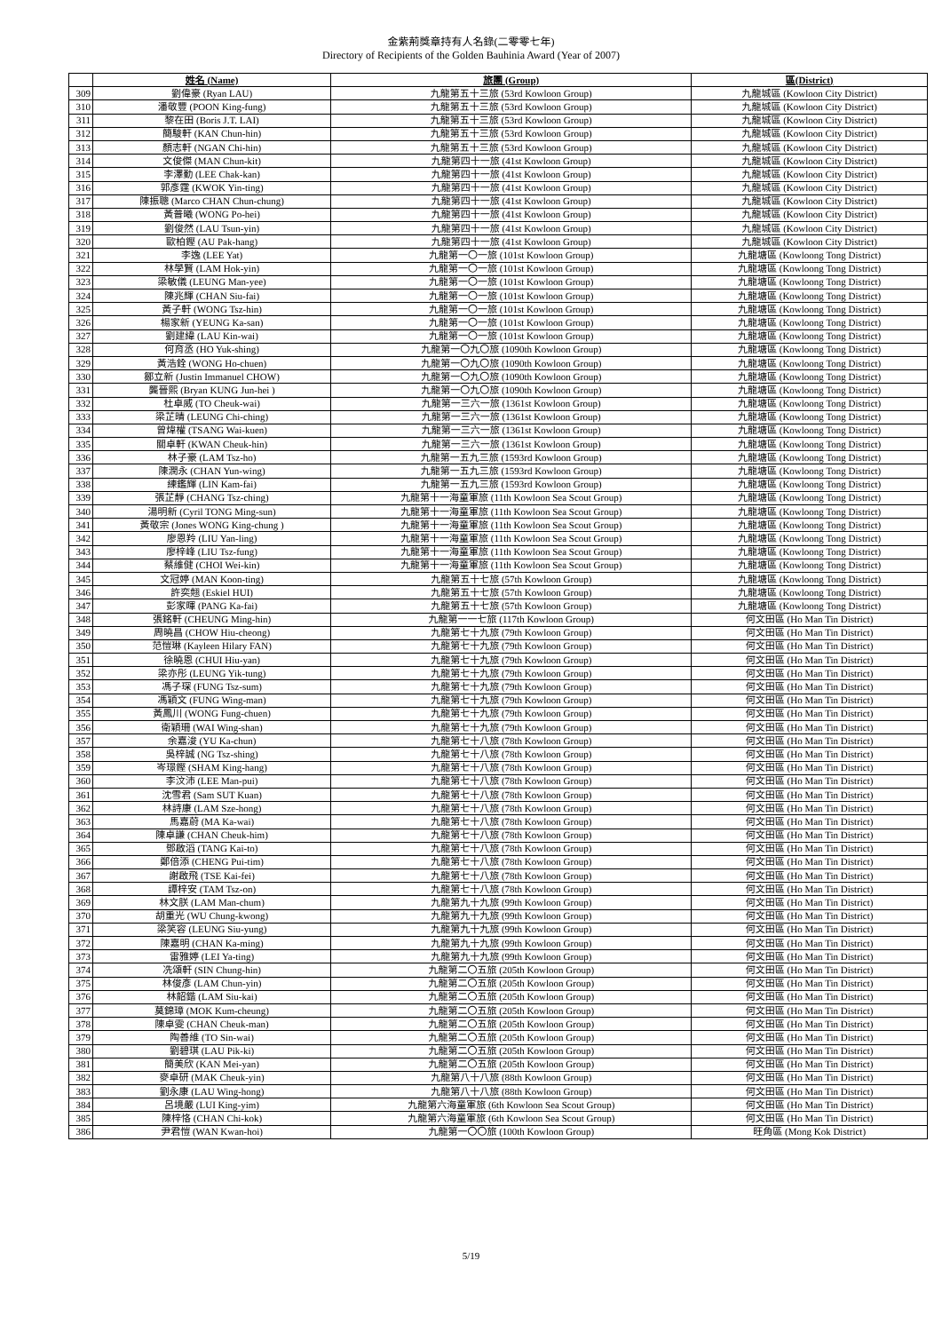金紫荊獎章持有人名錄(二零零七年)
Directory of Recipients of the Golden Bauhinia Award (Year of 2007)
| | 姓名 (Name) | 旅團 (Group) | 區(District) |
| --- | --- | --- | --- |
| 309 | 劉偉豪 (Ryan LAU) | 九龍第五十三旅 (53rd Kowloon Group) | 九龍城區 (Kowloon City District) |
| 310 | 潘敬豐 (POON King-fung) | 九龍第五十三旅 (53rd Kowloon Group) | 九龍城區 (Kowloon City District) |
| 311 | 黎在田 (Boris J.T. LAI) | 九龍第五十三旅 (53rd Kowloon Group) | 九龍城區 (Kowloon City District) |
| 312 | 簡駿軒 (KAN Chun-hin) | 九龍第五十三旅 (53rd Kowloon Group) | 九龍城區 (Kowloon City District) |
| 313 | 顏志軒 (NGAN Chi-hin) | 九龍第五十三旅 (53rd Kowloon Group) | 九龍城區 (Kowloon City District) |
| 314 | 文俊傑 (MAN Chun-kit) | 九龍第四十一旅 (41st Kowloon Group) | 九龍城區 (Kowloon City District) |
| 315 | 李澤勤 (LEE Chak-kan) | 九龍第四十一旅 (41st Kowloon Group) | 九龍城區 (Kowloon City District) |
| 316 | 郭彥霆 (KWOK Yin-ting) | 九龍第四十一旅 (41st Kowloon Group) | 九龍城區 (Kowloon City District) |
| 317 | 陳振聰 (Marco CHAN Chun-chung) | 九龍第四十一旅 (41st Kowloon Group) | 九龍城區 (Kowloon City District) |
| 318 | 黃普曦 (WONG Po-hei) | 九龍第四十一旅 (41st Kowloon Group) | 九龍城區 (Kowloon City District) |
| 319 | 劉俊然 (LAU Tsun-yin) | 九龍第四十一旅 (41st Kowloon Group) | 九龍城區 (Kowloon City District) |
| 320 | 歐柏鏗 (AU Pak-hang) | 九龍第四十一旅 (41st Kowloon Group) | 九龍城區 (Kowloon City District) |
| 321 | 李逸 (LEE Yat) | 九龍第一〇一旅 (101st Kowloon Group) | 九龍塘區 (Kowloong Tong District) |
| 322 | 林學賢 (LAM Hok-yin) | 九龍第一〇一旅 (101st Kowloon Group) | 九龍塘區 (Kowloong Tong District) |
| 323 | 梁敏儀 (LEUNG Man-yee) | 九龍第一〇一旅 (101st Kowloon Group) | 九龍塘區 (Kowloong Tong District) |
| 324 | 陳兆輝 (CHAN Siu-fai) | 九龍第一〇一旅 (101st Kowloon Group) | 九龍塘區 (Kowloong Tong District) |
| 325 | 黃子軒 (WONG Tsz-hin) | 九龍第一〇一旅 (101st Kowloon Group) | 九龍塘區 (Kowloong Tong District) |
| 326 | 楊家新 (YEUNG Ka-san) | 九龍第一〇一旅 (101st Kowloon Group) | 九龍塘區 (Kowloong Tong District) |
| 327 | 劉建緯 (LAU Kin-wai) | 九龍第一〇一旅 (101st Kowloon Group) | 九龍塘區 (Kowloong Tong District) |
| 328 | 何育丞 (HO Yuk-shing) | 九龍第一〇九〇旅 (1090th Kowloon Group) | 九龍塘區 (Kowloong Tong District) |
| 329 | 黃浩銓 (WONG Ho-chuen) | 九龍第一〇九〇旅 (1090th Kowloon Group) | 九龍塘區 (Kowloong Tong District) |
| 330 | 鄒立新 (Justin Immanuel CHOW) | 九龍第一〇九〇旅 (1090th Kowloon Group) | 九龍塘區 (Kowloong Tong District) |
| 331 | 龔晉熙 (Bryan KUNG Jun-hei ) | 九龍第一〇九〇旅 (1090th Kowloon Group) | 九龍塘區 (Kowloong Tong District) |
| 332 | 杜卓威 (TO Cheuk-wai) | 九龍第一三六一旅 (1361st Kowloon Group) | 九龍塘區 (Kowloong Tong District) |
| 333 | 梁芷晴 (LEUNG Chi-ching) | 九龍第一三六一旅 (1361st Kowloon Group) | 九龍塘區 (Kowloong Tong District) |
| 334 | 曾煒權 (TSANG Wai-kuen) | 九龍第一三六一旅 (1361st Kowloon Group) | 九龍塘區 (Kowloong Tong District) |
| 335 | 關卓軒 (KWAN Cheuk-hin) | 九龍第一三六一旅 (1361st Kowloon Group) | 九龍塘區 (Kowloong Tong District) |
| 336 | 林子豪 (LAM Tsz-ho) | 九龍第一五九三旅 (1593rd Kowloon Group) | 九龍塘區 (Kowloong Tong District) |
| 337 | 陳潤永 (CHAN Yun-wing) | 九龍第一五九三旅 (1593rd Kowloon Group) | 九龍塘區 (Kowloong Tong District) |
| 338 | 練鑑輝 (LIN Kam-fai) | 九龍第一五九三旅 (1593rd Kowloon Group) | 九龍塘區 (Kowloong Tong District) |
| 339 | 張芷靜 (CHANG Tsz-ching) | 九龍第十一海童軍旅 (11th Kowloon Sea Scout Group) | 九龍塘區 (Kowloong Tong District) |
| 340 | 湯明新 (Cyril TONG Ming-sun) | 九龍第十一海童軍旅 (11th Kowloon Sea Scout Group) | 九龍塘區 (Kowloong Tong District) |
| 341 | 黃敬宗 (Jones WONG King-chung ) | 九龍第十一海童軍旅 (11th Kowloon Sea Scout Group) | 九龍塘區 (Kowloong Tong District) |
| 342 | 廖恩羚 (LIU Yan-ling) | 九龍第十一海童軍旅 (11th Kowloon Sea Scout Group) | 九龍塘區 (Kowloong Tong District) |
| 343 | 廖梓峰 (LIU Tsz-fung) | 九龍第十一海童軍旅 (11th Kowloon Sea Scout Group) | 九龍塘區 (Kowloong Tong District) |
| 344 | 蔡維健 (CHOI Wei-kin) | 九龍第十一海童軍旅 (11th Kowloon Sea Scout Group) | 九龍塘區 (Kowloong Tong District) |
| 345 | 文冠婷 (MAN Koon-ting) | 九龍第五十七旅 (57th Kowloon Group) | 九龍塘區 (Kowloong Tong District) |
| 346 | 許奕翹 (Eskiel HUI) | 九龍第五十七旅 (57th Kowloon Group) | 九龍塘區 (Kowloong Tong District) |
| 347 | 彭家暉 (PANG Ka-fai) | 九龍第五十七旅 (57th Kowloon Group) | 九龍塘區 (Kowloong Tong District) |
| 348 | 張銘軒 (CHEUNG Ming-hin) | 九龍第一一七旅 (117th Kowloon Group) | 何文田區 (Ho Man Tin District) |
| 349 | 周曉昌 (CHOW Hiu-cheong) | 九龍第七十九旅 (79th Kowloon Group) | 何文田區 (Ho Man Tin District) |
| 350 | 范愷琳 (Kayleen Hilary FAN) | 九龍第七十九旅 (79th Kowloon Group) | 何文田區 (Ho Man Tin District) |
| 351 | 徐曉恩 (CHUI Hiu-yan) | 九龍第七十九旅 (79th Kowloon Group) | 何文田區 (Ho Man Tin District) |
| 352 | 梁亦彤 (LEUNG Yik-tung) | 九龍第七十九旅 (79th Kowloon Group) | 何文田區 (Ho Man Tin District) |
| 353 | 馮子琛 (FUNG Tsz-sum) | 九龍第七十九旅 (79th Kowloon Group) | 何文田區 (Ho Man Tin District) |
| 354 | 馮穎文 (FUNG Wing-man) | 九龍第七十九旅 (79th Kowloon Group) | 何文田區 (Ho Man Tin District) |
| 355 | 黃鳳川 (WONG Fung-chuen) | 九龍第七十九旅 (79th Kowloon Group) | 何文田區 (Ho Man Tin District) |
| 356 | 衛穎珊 (WAI Wing-shan) | 九龍第七十九旅 (79th Kowloon Group) | 何文田區 (Ho Man Tin District) |
| 357 | 余嘉浚 (YU Ka-chun) | 九龍第七十八旅 (78th Kowloon Group) | 何文田區 (Ho Man Tin District) |
| 358 | 吳梓誠 (NG Tsz-shing) | 九龍第七十八旅 (78th Kowloon Group) | 何文田區 (Ho Man Tin District) |
| 359 | 岑璟鏗 (SHAM King-hang) | 九龍第七十八旅 (78th Kowloon Group) | 何文田區 (Ho Man Tin District) |
| 360 | 李汶沛 (LEE Man-pui) | 九龍第七十八旅 (78th Kowloon Group) | 何文田區 (Ho Man Tin District) |
| 361 | 沈雪君 (Sam SUT Kuan) | 九龍第七十八旅 (78th Kowloon Group) | 何文田區 (Ho Man Tin District) |
| 362 | 林詩康 (LAM Sze-hong) | 九龍第七十八旅 (78th Kowloon Group) | 何文田區 (Ho Man Tin District) |
| 363 | 馬嘉蔚 (MA Ka-wai) | 九龍第七十八旅 (78th Kowloon Group) | 何文田區 (Ho Man Tin District) |
| 364 | 陳卓謙 (CHAN Cheuk-him) | 九龍第七十八旅 (78th Kowloon Group) | 何文田區 (Ho Man Tin District) |
| 365 | 鄧啟滔 (TANG Kai-to) | 九龍第七十八旅 (78th Kowloon Group) | 何文田區 (Ho Man Tin District) |
| 366 | 鄭倍添 (CHENG Pui-tim) | 九龍第七十八旅 (78th Kowloon Group) | 何文田區 (Ho Man Tin District) |
| 367 | 謝啟飛 (TSE Kai-fei) | 九龍第七十八旅 (78th Kowloon Group) | 何文田區 (Ho Man Tin District) |
| 368 | 譚梓安 (TAM Tsz-on) | 九龍第七十八旅 (78th Kowloon Group) | 何文田區 (Ho Man Tin District) |
| 369 | 林文朕 (LAM Man-chum) | 九龍第九十九旅 (99th Kowloon Group) | 何文田區 (Ho Man Tin District) |
| 370 | 胡重光 (WU Chung-kwong) | 九龍第九十九旅 (99th Kowloon Group) | 何文田區 (Ho Man Tin District) |
| 371 | 梁笑容 (LEUNG Siu-yung) | 九龍第九十九旅 (99th Kowloon Group) | 何文田區 (Ho Man Tin District) |
| 372 | 陳嘉明 (CHAN Ka-ming) | 九龍第九十九旅 (99th Kowloon Group) | 何文田區 (Ho Man Tin District) |
| 373 | 雷雅婷 (LEI Ya-ting) | 九龍第九十九旅 (99th Kowloon Group) | 何文田區 (Ho Man Tin District) |
| 374 | 冼頌軒 (SIN Chung-hin) | 九龍第二〇五旅 (205th Kowloon Group) | 何文田區 (Ho Man Tin District) |
| 375 | 林俊彥 (LAM Chun-yin) | 九龍第二〇五旅 (205th Kowloon Group) | 何文田區 (Ho Man Tin District) |
| 376 | 林韶鍇 (LAM Siu-kai) | 九龍第二〇五旅 (205th Kowloon Group) | 何文田區 (Ho Man Tin District) |
| 377 | 莫錦璋 (MOK Kum-cheung) | 九龍第二〇五旅 (205th Kowloon Group) | 何文田區 (Ho Man Tin District) |
| 378 | 陳卓雯 (CHAN Cheuk-man) | 九龍第二〇五旅 (205th Kowloon Group) | 何文田區 (Ho Man Tin District) |
| 379 | 陶善維 (TO Sin-wai) | 九龍第二〇五旅 (205th Kowloon Group) | 何文田區 (Ho Man Tin District) |
| 380 | 劉碧琪 (LAU Pik-ki) | 九龍第二〇五旅 (205th Kowloon Group) | 何文田區 (Ho Man Tin District) |
| 381 | 簡美欣 (KAN Mei-yan) | 九龍第二〇五旅 (205th Kowloon Group) | 何文田區 (Ho Man Tin District) |
| 382 | 麥卓研 (MAK Cheuk-yin) | 九龍第八十八旅 (88th Kowloon Group) | 何文田區 (Ho Man Tin District) |
| 383 | 劉永康 (LAU Wing-hong) | 九龍第八十八旅 (88th Kowloon Group) | 何文田區 (Ho Man Tin District) |
| 384 | 呂境嚴 (LUI King-yim) | 九龍第六海童軍旅 (6th Kowloon Sea Scout Group) | 何文田區 (Ho Man Tin District) |
| 385 | 陳梓恪 (CHAN Chi-kok) | 九龍第六海童軍旅 (6th Kowloon Sea Scout Group) | 何文田區 (Ho Man Tin District) |
| 386 | 尹君愷 (WAN Kwan-hoi) | 九龍第一〇〇旅 (100th Kowloon Group) | 旺角區 (Mong Kok District) |
5/19